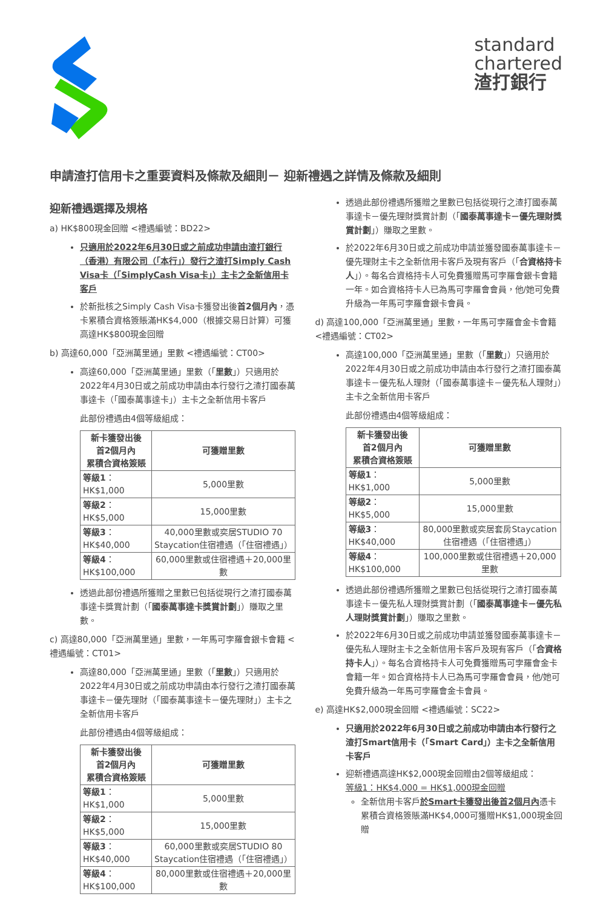standard
chartered
渣打銀行
申請渣打信用卡之重要資料及條款及細則－ 迎新禮遇之詳情及條款及細則
迎新禮遇選擇及規格
a) HK$800現金回贈 <禮遇編號：BD22>
只適用於2022年6月30日或之前成功申請由渣打銀行（香港）有限公司（「本行」）發行之渣打Simply Cash Visa卡（「SimplyCash Visa卡」）主卡之全新信用卡客戶
於新批核之Simply Cash Visa卡獲發出後首2個月內，憑卡累積合資格簽賬滿HK$4,000（根據交易日計算）可獲高達HK$800現金回贈
b) 高達60,000「亞洲萬里通」里數 <禮遇編號：CT00>
高達60,000「亞洲萬里通」里數（「里數」）只適用於2022年4月30日或之前成功申請由本行發行之渣打國泰萬事達卡（「國泰萬事達卡」）主卡之全新信用卡客戶
此部份禮遇由4個等級組成：
| 新卡獲發出後 首2個月內 累積合資格簽賬 | 可獲贈里數 |
| --- | --- |
| 等級1 ：HK$1,000 | 5,000里數 |
| 等級2 ：HK$5,000 | 15,000里數 |
| 等級3 ：HK$40,000 | 40,000里數或奕居STUDIO 70 Staycation住宿禮遇（「住宿禮遇」） |
| 等級4 ：HK$100,000 | 60,000里數或住宿禮遇＋20,000里數 |
透過此部份禮遇所獲贈之里數已包括從現行之渣打國泰萬事達卡獎賞計劃（「國泰萬事達卡獎賞計劃」）賺取之里數。
c) 高達80,000「亞洲萬里通」里數，一年馬可孛羅會銀卡會籍 <禮遇編號：CT01>
高達80,000「亞洲萬里通」里數（「里數」）只適用於2022年4月30日或之前成功申請由本行發行之渣打國泰萬事達卡－優先理財（「國泰萬事達卡－優先理財」）主卡之全新信用卡客戶
此部份禮遇由4個等級組成：
| 新卡獲發出後 首2個月內 累積合資格簽賬 | 可獲贈里數 |
| --- | --- |
| 等級1 ：HK$1,000 | 5,000里數 |
| 等級2 ：HK$5,000 | 15,000里數 |
| 等級3 ：HK$40,000 | 60,000里數或奕居STUDIO 80 Staycation住宿禮遇（「住宿禮遇」） |
| 等級4 ：HK$100,000 | 80,000里數或住宿禮遇＋20,000里數 |
透過此部份禮遇所獲贈之里數已包括從現行之渣打國泰萬事達卡－優先理財獎賞計劃（「國泰萬事達卡－優先理財獎賞計劃」）賺取之里數。
於2022年6月30日或之前成功申請並獲發國泰萬事達卡－優先理財主卡之全新信用卡客戶及現有客戶（「合資格持卡人」）。每名合資格持卡人可免費獲贈馬可孛羅會銀卡會籍一年。如合資格持卡人已為馬可孛羅會會員，他/她可免費升級為一年馬可孛羅會銀卡會員。
d) 高達100,000「亞洲萬里通」里數，一年馬可孛羅會金卡會籍 <禮遇編號：CT02>
高達100,000「亞洲萬里通」里數（「里數」）只適用於2022年4月30日或之前成功申請由本行發行之渣打國泰萬事達卡－優先私人理財（「國泰萬事達卡－優先私人理財」）主卡之全新信用卡客戶
此部份禮遇由4個等級組成：
| 新卡獲發出後 首2個月內 累積合資格簽賬 | 可獲贈里數 |
| --- | --- |
| 等級1 ：HK$1,000 | 5,000里數 |
| 等級2 ：HK$5,000 | 15,000里數 |
| 等級3 ：HK$40,000 | 80,000里數或奕居套房Staycation住宿禮遇（「住宿禮遇」） |
| 等級4 ：HK$100,000 | 100,000里數或住宿禮遇＋20,000里數 |
透過此部份禮遇所獲贈之里數已包括從現行之渣打國泰萬事達卡－優先私人理財獎賞計劃（「國泰萬事達卡－優先私人理財獎賞計劃」）賺取之里數。
於2022年6月30日或之前成功申請並獲發國泰萬事達卡－優先私人理財主卡之全新信用卡客戶及現有客戶（「合資格持卡人」）。每名合資格持卡人可免費獲贈馬可孛羅會金卡會籍一年。如合資格持卡人已為馬可孛羅會會員，他/她可免費升級為一年馬可孛羅會金卡會員。
e) 高達HK$2,000現金回贈 <禮遇編號：SC22>
只適用於2022年6月30日或之前成功申請由本行發行之渣打Smart信用卡（「Smart Card」）主卡之全新信用卡客戶
迎新禮遇高達HK$2,000現金回贈由2個等級組成：
等級1：HK$4,000 = HK$1,000現金回贈
全新信用卡客戶於Smart卡獲發出後首2個月內憑卡累積合資格簽賬滿HK$4,000可獲贈HK$1,000現金回贈